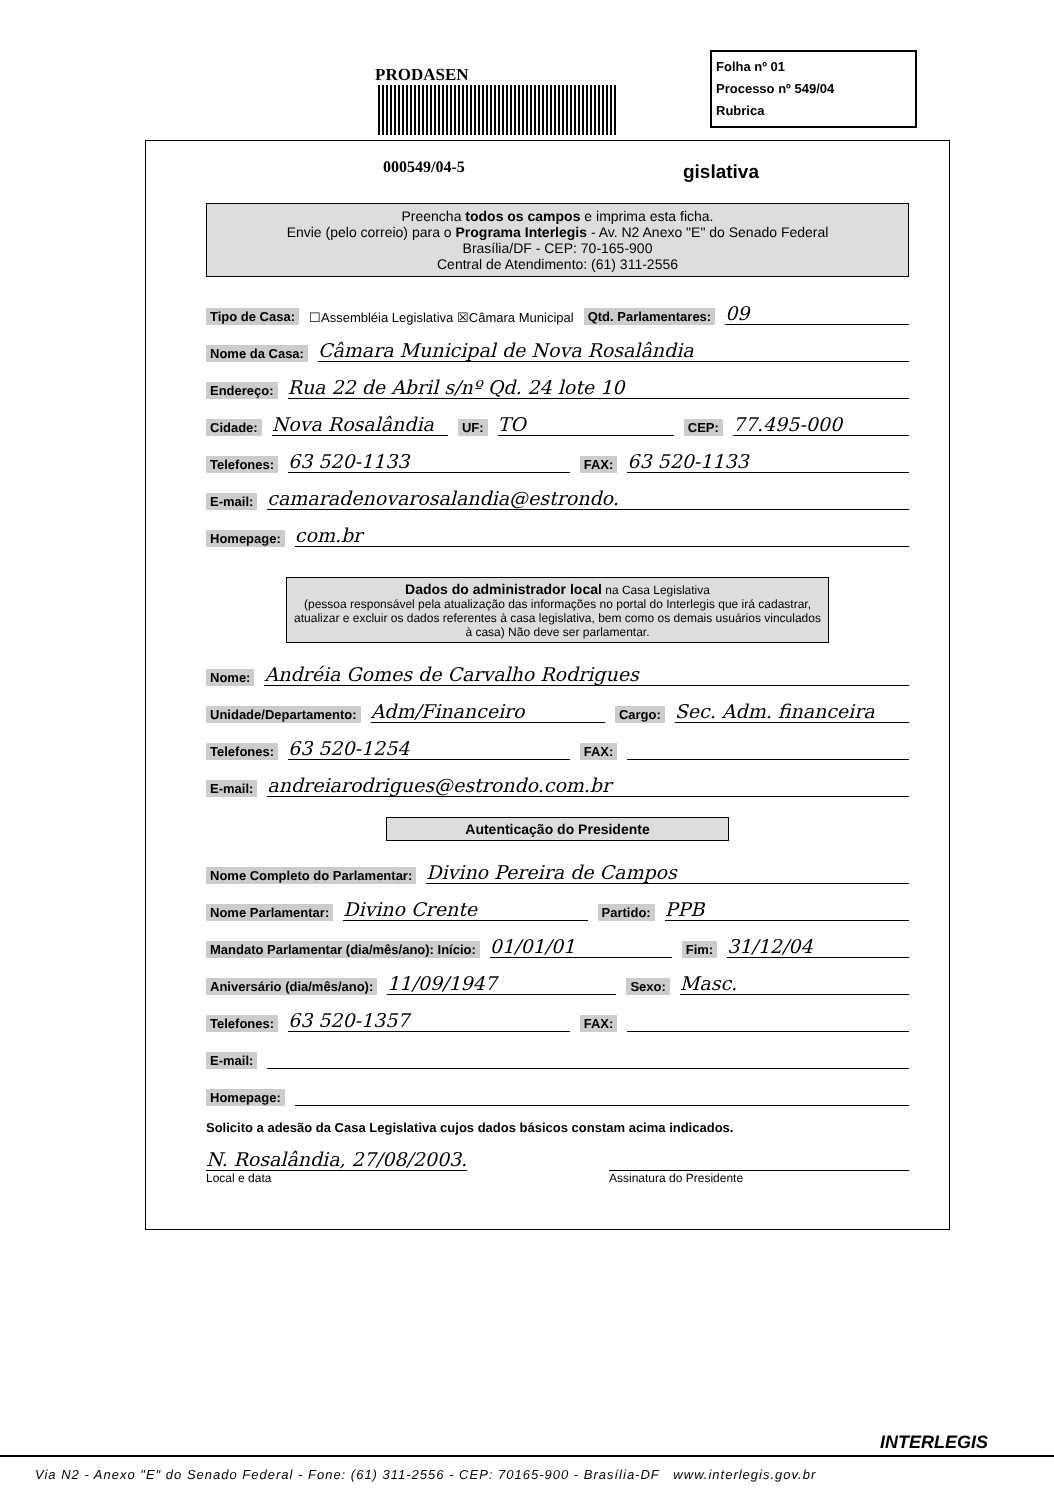PRODASEN
000549/04-5
Folha nº 01
Processo nº 549/04
Rubrica
gislativa
Preencha todos os campos e imprima esta ficha.
Envie (pelo correio) para o Programa Interlegis - Av. N2 Anexo "E" do Senado Federal
Brasília/DF - CEP: 70-165-900
Central de Atendimento: (61) 311-2556
Tipo de Casa: ☐Assembléia Legislativa ☒Câmara Municipal Qtd. Parlamentares: 09
Nome da Casa: Câmara Municipal de Nova Rosalândia
Endereço: Rua 22 de Abril s/nº Qd. 24 lote 10
Cidade: Nova Rosalândia UF: TO CEP: 77.495-000
Telefones: 63 520-1133 FAX: 63 520-1133
E-mail: camaradenovarosalandia@estrondo.
Homepage: com.br
Dados do administrador local na Casa Legislativa
(pessoa responsável pela atualização das informações no portal do Interlegis que irá cadastrar, atualizar e excluir os dados referentes à casa legislativa, bem como os demais usuários vinculados à casa) Não deve ser parlamentar.
Nome: Andréia Gomes de Carvalho Rodrigues
Unidade/Departamento: Adm/Financeiro Cargo: Sec. Adm. financeira
Telefones: 63 520-1254 FAX:
E-mail: andreiarodrigues@estrondo.com.br
Autenticação do Presidente
Nome Completo do Parlamentar: Divino Pereira de Campos
Nome Parlamentar: Divino Crente Partido: PPB
Mandato Parlamentar (dia/mês/ano): Início: 01/01/01 Fim: 31/12/04
Aniversário (dia/mês/ano): 11/09/1947 Sexo: Masc.
Telefones: 63 520-1357 FAX:
E-mail:
Homepage:
Solicito a adesão da Casa Legislativa cujos dados básicos constam acima indicados.
N. Rosalândia, 27/08/2003.
Local e data
Assinatura do Presidente
INTERLEGIS
Via N2 - Anexo "E" do Senado Federal - Fone: (61) 311-2556 - CEP: 70165-900 - Brasília-DF www.interlegis.gov.br